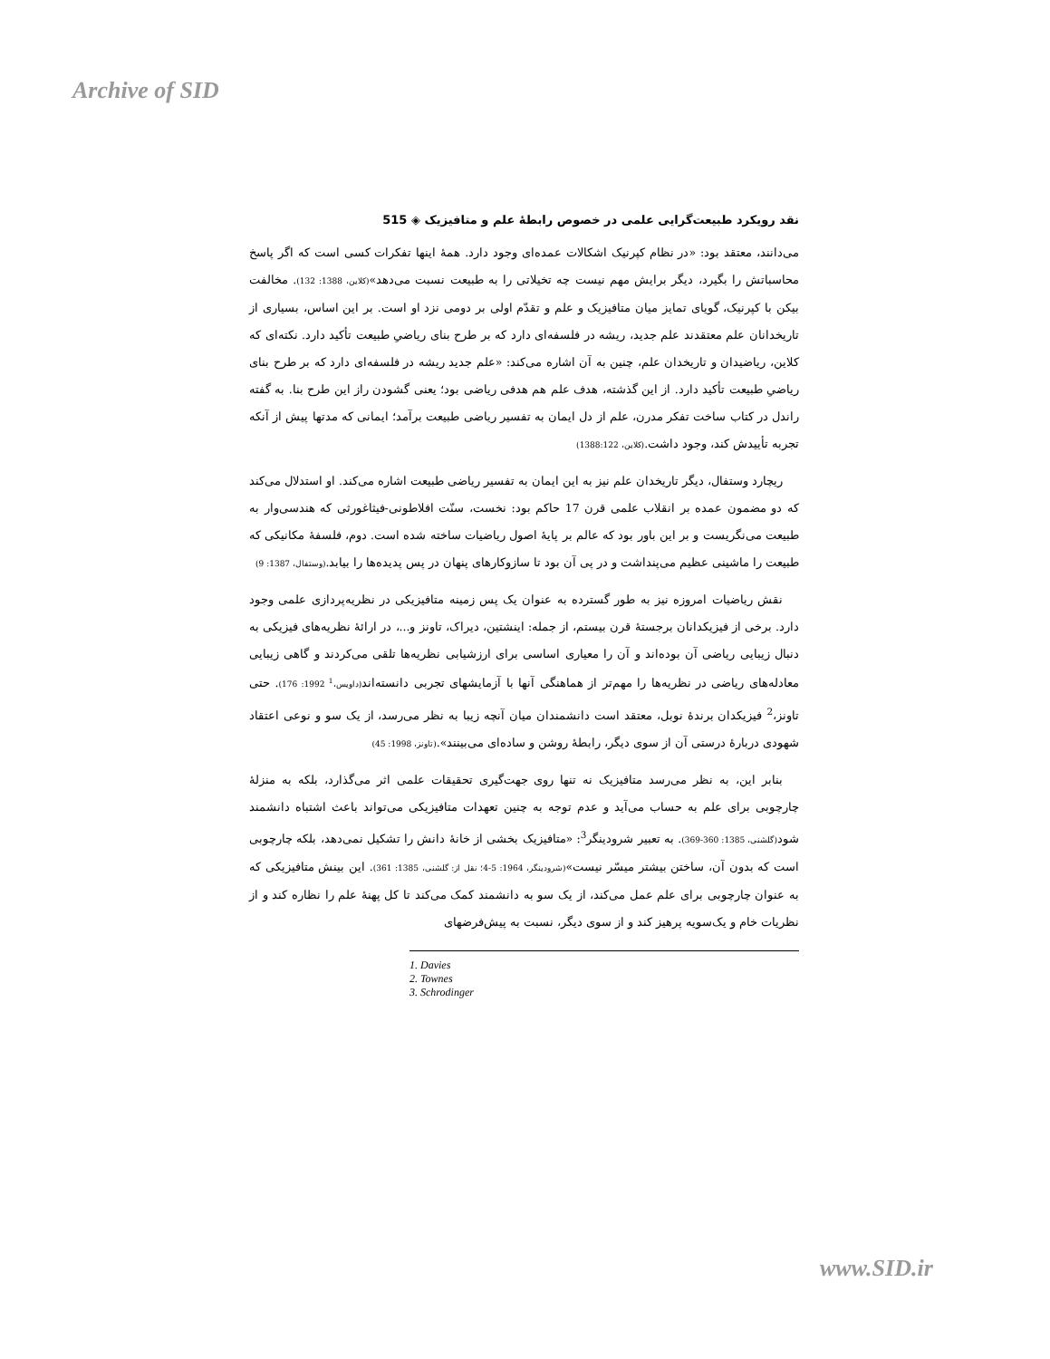Archive of SID
نقد رویکرد طبیعت‌گرایی علمی در خصوص رابطۀ علم و متافیزیک ◈ 515
می‌دانند، معتقد بود: «در نظام کپرنیک اشکالات عمده‌ای وجود دارد. همۀ اینها تفکرات کسی است که اگر پاسخ محاسباتش را بگیرد، دیگر برایش مهم نیست چه تخیلاتی را به طبیعت نسبت می‌دهد»(کلاین، 1388: 132). مخالفت بیکن با کپرنیک، گویای تمایز میان متافیزیک و علم و تقدّم اولی بر دومی نزد او است. بر این اساس، بسیاری از تاریخدانان علم معتقدند علم جدید، ریشه در فلسفه‌ای دارد که بر طرح بنای ریاضیِ طبیعت تأکید دارد. نکته‌ای که کلاین، ریاضیدان و تاریخدان علم، چنین به آن اشاره می‌کند: «علم جدید ریشه در فلسفه‌ای دارد که بر طرح بنای ریاضیِ طبیعت تأکید دارد. از این گذشته، هدف علم هم هدفی ریاضی بود؛ یعنی گشودن راز این طرح بنا. به گفته راندل در کتاب ساخت تفکر مدرن، علم از دل ایمان به تفسیر ریاضی طبیعت برآمد؛ ایمانی که مدتها پیش از آنکه تجربه تأییدش کند، وجود داشت.(کلاین، 1388:122)
ریچارد وستفال، دیگر تاریخدان علم نیز به این ایمان به تفسیر ریاضی طبیعت اشاره می‌کند. او استدلال می‌کند که دو مضمون عمده بر انقلاب علمی قرن 17 حاکم بود: نخست، سنّت افلاطونی-فیثاغورثی که هندسی‌وار به طبیعت می‌نگریست و بر این باور بود که عالم بر پایۀ اصول ریاضیات ساخته شده است. دوم، فلسفۀ مکانیکی که طبیعت را ماشینی عظیم می‌پنداشت و در پی آن بود تا سازوکارهای پنهان در پس پدیده‌ها را بیابد.(وستفال، 1387: 9)
نقش ریاضیات امروزه نیز به طور گسترده به عنوان یک پس زمینه متافیزیکی در نظریه‌پردازی علمی وجود دارد. برخی از فیزیکدانان برجستۀ قرن بیستم، از جمله: اینشتین، دیراک، تاونز و...، در ارائۀ نظریه‌های فیزیکی به دنبال زیبایی ریاضی آن بوده‌اند و آن را معیاری اساسی برای ارزشیابی نظریه‌ها تلقی می‌کردند و گاهی زیبایی معادله‌های ریاضی در نظریه‌ها را مهم‌تر از هماهنگی آنها با آزمایشهای تجربی دانسته‌اند(داویس،<sup>1</sup> 1992: 176). حتی تاونز،<sup>2</sup> فیزیکدان برندۀ نوبل، معتقد است دانشمندان میان آنچه زیبا به نظر می‌رسد، از یک سو و نوعی اعتقاد شهودی دربارۀ درستی آن از سوی دیگر، رابطۀ روشن و ساده‌ای می‌بینند».(تاونز، 1998: 45)
بنابر این، به نظر می‌رسد متافیزیک نه تنها روی جهت‌گیری تحقیقات علمی اثر می‌گذارد، بلکه به منزلۀ چارچوبی برای علم به حساب می‌آید و عدم توجه به چنین تعهدات متافیزیکی می‌تواند باعث اشتباه دانشمند شود(گلشنی، 1385: 360-369). به تعبیر شرودینگر<sup>3</sup>: «متافیزیک بخشی از خانۀ دانش را تشکیل نمی‌دهد، بلکه چارچوبی است که بدون آن، ساختن بیشتر میسّر نیست»(شرودینگر، 1964: 5-4؛ نقل از: گلشنی، 1385: 361). این بینش متافیزیکی که به عنوان چارچوبی برای علم عمل می‌کند، از یک سو به دانشمند کمک می‌کند تا کل پهنۀ علم را نظاره کند و از نظریات خام و یک‌سویه پرهیز کند و از سوی دیگر، نسبت به پیش‌فرضهای
1. Davies
2. Townes
3. Schrodinger
www.SID.ir